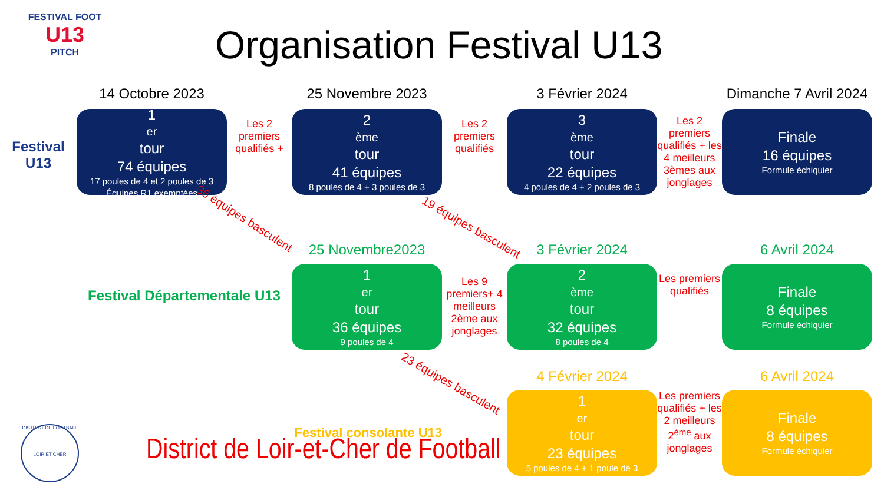FESTIVAL FOOT
U13
PITCH
Organisation Festival U13
14 Octobre 2023
25 Novembre 2023
3 Février 2024
Dimanche 7 Avril 2024
Festival U13
1<sup>er</sup> tour
74 équipes
17 poules de 4 et 2 poules de 3
Équipes R1 exemptées
Les 2 premiers qualifiés +
2<sup>ème</sup> tour
41 équipes
8 poules de 4 + 3 poules de 3
Les 2 premiers qualifiés
3<sup>ème</sup> tour
22 équipes
4 poules de 4 + 2 poules de 3
Les 2 premiers qualifiés + les 4 meilleurs 3èmes aux jonglages
Finale
16 équipes
Formule échiquier
36 équipes basculent
19 équipes basculent
25 Novembre2023
3 Février 2024
6 Avril 2024
Festival Départementale U13
1<sup>er</sup> tour
36 équipes
9 poules de 4
Les 9 premiers+ 4 meilleurs 2ème aux jonglages
2<sup>ème</sup> tour
32 équipes
8 poules de 4
Les premiers qualifiés
Finale
8 équipes
Formule échiquier
23 équipes basculent
4 Février 2024
6 Avril 2024
Festival consolante U13
1<sup>er</sup> tour
23 équipes
5 poules de 4 + 1 poule de 3
Les premiers qualifiés + les 2 meilleurs 2<sup>ème</sup> aux jonglages
Finale
8 équipes
Formule échiquier
DISTRICT DE FOOTBALL
LOIR ET CHER
District de Loir-et-Cher de Football